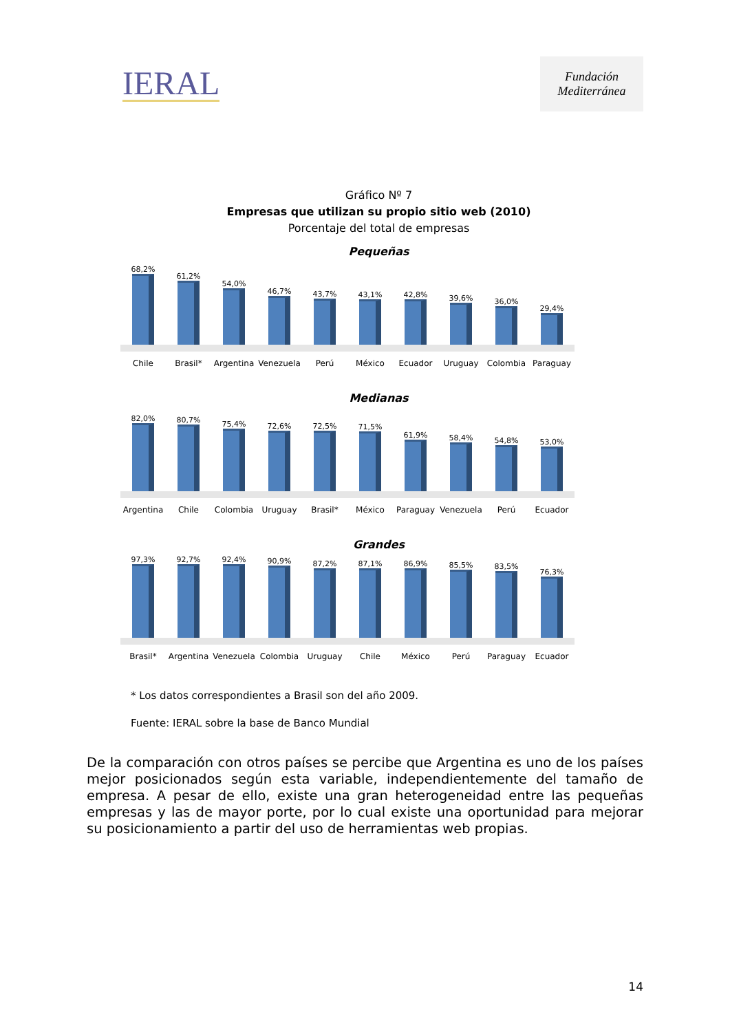IERAL
Fundación Mediterránea
Gráfico Nº 7
Empresas que utilizan su propio sitio web (2010)
Porcentaje del total de empresas
Pequeñas
68,2%
61,2%
54,0%
46,7%
43,7%
43,1%
42,8%
39,6%
36,0%
29,4%
Chile Brasil* Argentina Venezuela Perú México Ecuador Uruguay Colombia Paraguay
Medianas
82,0%
80,7%
75,4%
72,6%
72,5%
71,5%
61,9%
58,4%
54,8%
53,0%
Argentina Chile Colombia Uruguay Brasil* México Paraguay Venezuela Perú Ecuador
Grandes
97,3%
92,7%
92,4%
90,9%
87,2%
87,1%
86,9%
85,5%
83,5%
76,3%
Brasil* Argentina Venezuela Colombia Uruguay Chile México Perú Paraguay Ecuador
* Los datos correspondientes a Brasil son del año 2009.
Fuente: IERAL sobre la base de Banco Mundial
De la comparación con otros países se percibe que Argentina es uno de los países mejor posicionados según esta variable, independientemente del tamaño de empresa. A pesar de ello, existe una gran heterogeneidad entre las pequeñas empresas y las de mayor porte, por lo cual existe una oportunidad para mejorar su posicionamiento a partir del uso de herramientas web propias.
14